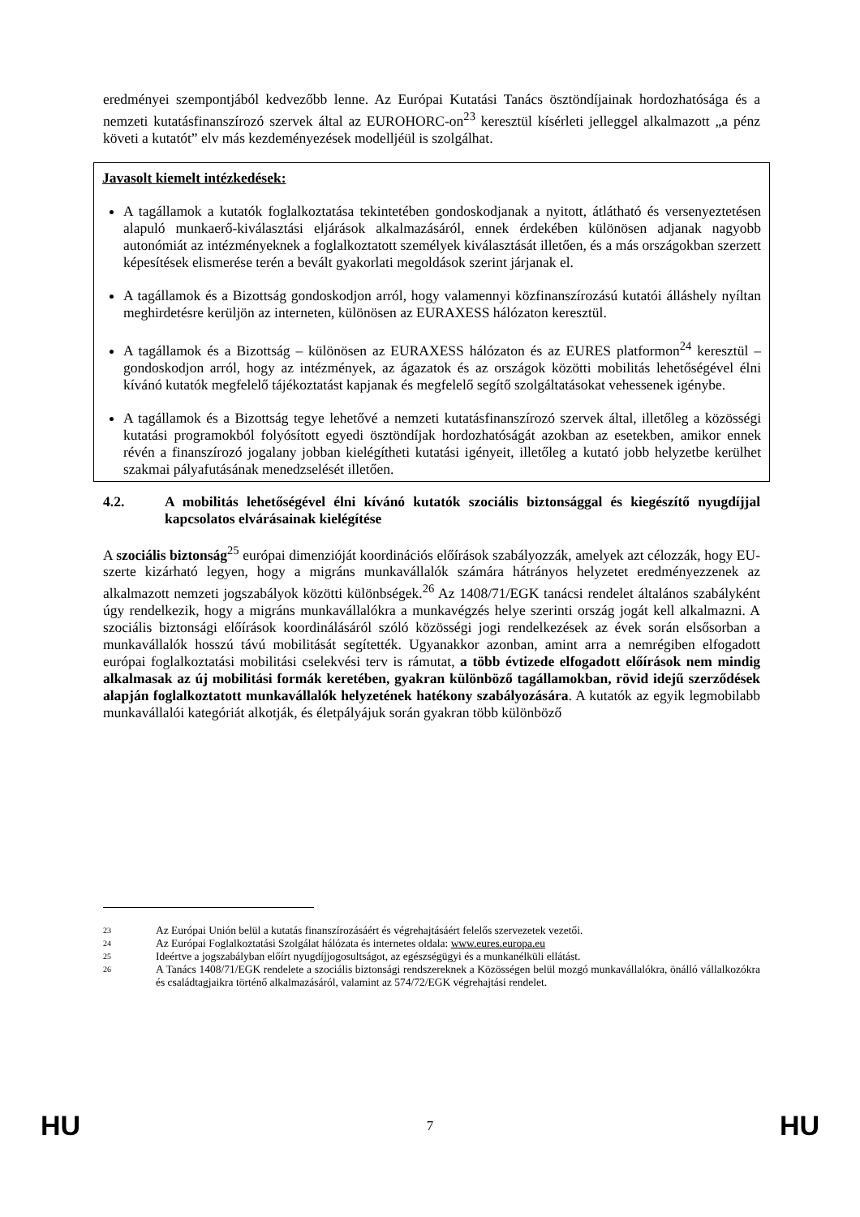eredményei szempontjából kedvezőbb lenne. Az Európai Kutatási Tanács ösztöndíjainak hordozhatósága és a nemzeti kutatásfinanszírozó szervek által az EUROHORC-on<sup>23</sup> keresztül kísérleti jelleggel alkalmazott „a pénz követi a kutatót” elv más kezdeményezések modelljéül is szolgálhat.
Javasolt kiemelt intézkedések:
A tagállamok a kutatók foglalkoztatása tekintetében gondoskodjanak a nyitott, átlátható és versenyeztetésen alapuló munkaerő-kiválasztási eljárások alkalmazásáról, ennek érdekében különösen adjanak nagyobb autonómiát az intézményeknek a foglalkoztatott személyek kiválasztását illetően, és a más országokban szerzett képesítések elismerése terén a bevált gyakorlati megoldások szerint járjanak el.
A tagállamok és a Bizottság gondoskodjon arról, hogy valamennyi közfinanszírozású kutatói álláshely nyíltan meghirdetésre kerüljön az interneten, különösen az EURAXESS hálózaton keresztül.
A tagállamok és a Bizottság – különösen az EURAXESS hálózaton és az EURES platformon<sup>24</sup> keresztül – gondoskodjon arról, hogy az intézmények, az ágazatok és az országok közötti mobilitás lehetőségével élni kívánó kutatók megfelelő tájékoztatást kapjanak és megfelelő segítő szolgáltatásokat vehessenek igénybe.
A tagállamok és a Bizottság tegye lehetővé a nemzeti kutatásfinanszírozó szervek által, illetőleg a közösségi kutatási programokból folyósított egyedi ösztöndíjak hordozhatóságát azokban az esetekben, amikor ennek révén a finanszírozó jogalany jobban kielégítheti kutatási igényeit, illetőleg a kutató jobb helyzetbe kerülhet szakmai pályafutásának menedzselését illetően.
4.2. A mobilitás lehetőségével élni kívánó kutatók szociális biztonsággal és kiegészítő nyugdíjjal kapcsolatos elvárásainak kielégítése
A szociális biztonság<sup>25</sup> európai dimenzióját koordinációs előírások szabályozzák, amelyek azt célozzák, hogy EU-szerte kizárható legyen, hogy a migráns munkavállalók számára hátrányos helyzetet eredményezzenek az alkalmazott nemzeti jogszabályok közötti különbségek.<sup>26</sup> Az 1408/71/EGK tanácsi rendelet általános szabályként úgy rendelkezik, hogy a migráns munkavállalókra a munkavégzés helye szerinti ország jogát kell alkalmazni. A szociális biztonsági előírások koordinálásáról szóló közösségi jogi rendelkezések az évek során elsősorban a munkavállalók hosszú távú mobilitását segítették. Ugyanakkor azonban, amint arra a nemrégiben elfogadott európai foglalkoztatási mobilitási cselekvési terv is rámutat, a több évtizede elfogadott előírások nem mindig alkalmasak az új mobilitási formák keretében, gyakran különböző tagállamokban, rövid idejű szerződések alapján foglalkoztatott munkavállalók helyzetének hatékony szabályozására. A kutatók az egyik legmobilabb munkavállalói kategóriát alkotják, és életpályájuk során gyakran több különböző
23 Az Európai Unión belül a kutatás finanszírozásáért és végrehajtásáért felelős szervezetek vezetői.
24 Az Európai Foglalkoztatási Szolgálat hálózata és internetes oldala: www.eures.europa.eu
25 Ideértve a jogszabályban előírt nyugdíjjogosultságot, az egészségügyi és a munkanélküli ellátást.
26 A Tanács 1408/71/EGK rendelete a szociális biztonsági rendszereknek a Közösségen belül mozgó munkavállalókra, önálló vállalkozókra és családtagjaikra történő alkalmazásáról, valamint az 574/72/EGK végrehajtási rendelet.
HU 7 HU